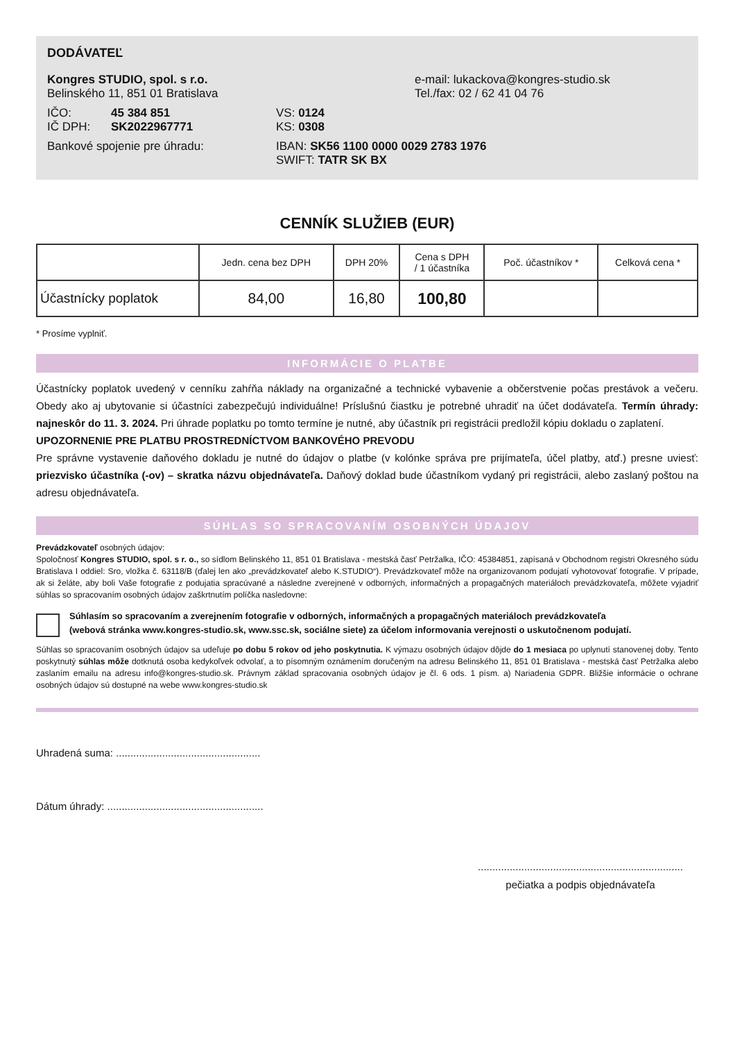DODÁVATEĽ
Kongres STUDIO, spol. s r.o.
Belinského 11, 851 01 Bratislava
e-mail: lukackova@kongres-studio.sk
Tel./fax: 02 / 62 41 04 76
IČO: 45 384 851
IČ DPH: SK2022967771
VS: 0124
KS: 0308
Bankové spojenie pre úhradu: IBAN: SK56 1100 0000 0029 2783 1976
SWIFT: TATR SK BX
CENNÍK SLUŽIEB (EUR)
| | Jedn. cena bez DPH | DPH 20% | Cena s DPH / 1 účastníka | Poč. účastníkov * | Celková cena * |
| --- | --- | --- | --- | --- | --- |
| Účastnícky poplatok | 84,00 | 16,80 | 100,80 | | |
* Prosíme vyplniť.
INFORMÁCIE O PLATBE
Účastnícky poplatok uvedený v cenníku zahŕňa náklady na organizačné a technické vybavenie a občerstvenie počas prestávok a večeru. Obedy ako aj ubytovanie si účastníci zabezpečujú individuálne! Príslušnú čiastku je potrebné uhradiť na účet dodávateľa. Termín úhrady: najneskôr do 11. 3. 2024. Pri úhrade poplatku po tomto termíne je nutné, aby účastník pri registrácii predložil kópiu dokladu o zaplatení.
UPOZORNENIE PRE PLATBU PROSTREDNÍCTVOM BANKOVÉHO PREVODU
Pre správne vystavenie daňového dokladu je nutné do údajov o platbe (v kolónke správa pre prijímateľa, účel platby, atď.) presne uviesť: priezvisko účastníka (-ov) – skratka názvu objednávateľa. Daňový doklad bude účastníkom vydaný pri registrácii, alebo zaslaný poštou na adresu objednávateľa.
SÚHLAS SO SPRACOVANÍM OSOBNÝCH ÚDAJOV
Prevádzkovateľ osobných údajov:
Spoločnosť Kongres STUDIO, spol. s r. o., so sídlom Belinského 11, 851 01 Bratislava - mestská časť Petržalka, IČO: 45384851, zapísaná v Obchodnom registri Okresného súdu Bratislava I oddiel: Sro, vložka č. 63118/B (ďalej len ako „prevádzkovateľ alebo K.STUDIO“). Prevádzkovateľ môže na organizovanom podujatí vyhotovovať fotografie. V prípade, ak si želáte, aby boli Vaše fotografie z podujatia spracúvané a následne zverejnené v odborných, informačných a propagačných materiáloch prevádzkovateľa, môžete vyjadriť súhlas so spracovaním osobných údajov zaškrtnutím políčka nasledovne:
Súhlasím so spracovaním a zverejnením fotografie v odborných, informačných a propagačných materiáloch prevádzkovateľa
(webová stránka www.kongres-studio.sk, www.ssc.sk, sociálne siete) za účelom informovania verejnosti o uskutočnenom podujatí.
Súhlas so spracovaním osobných údajov sa udeľuje po dobu 5 rokov od jeho poskytnutia. K výmazu osobných údajov dôjde do 1 mesiaca po uplynutí stanovenej doby. Tento poskytnutý súhlas môže dotknutá osoba kedykoľvek odvolať, a to písomným oznámením doručeným na adresu Belinského 11, 851 01 Bratislava - mestská časť Petržalka alebo zaslaním emailu na adresu info@kongres-studio.sk. Právnym základ spracovania osobných údajov je čl. 6 ods. 1 písm. a) Nariadenia GDPR. Bližšie informácie o ochrane osobných údajov sú dostupné na webe www.kongres-studio.sk
Uhradená suma: ..................................................
Dátum úhrady: ......................................................
.......................................................................
pečiatka a podpis objednávateľa